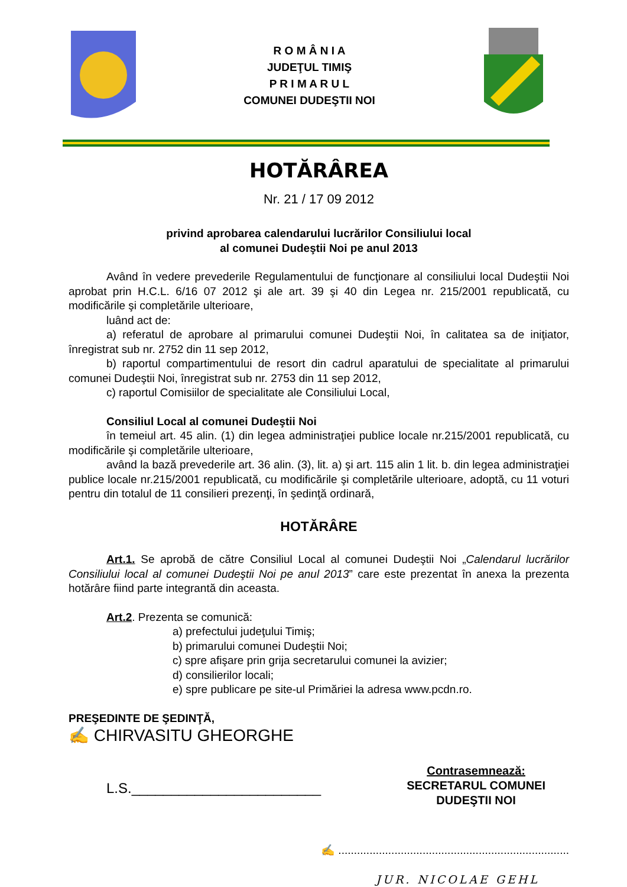R O M Â N I A
JUDEŢUL TIMIŞ
P R I M A R U L
COMUNEI DUDEŞTII NOI
HOTĂRÂREA
Nr. 21 / 17 09 2012
privind aprobarea calendarului lucrărilor Consiliului local
al comunei Dudeştii Noi pe anul 2013
Având în vedere prevederile Regulamentului de funcţionare al consiliului local Dudeştii Noi aprobat prin H.C.L. 6/16 07 2012 şi ale art. 39 şi 40 din Legea nr. 215/2001 republicată, cu modificările şi completările ulterioare,
luând act de:
a) referatul de aprobare al primarului comunei Dudeştii Noi, în calitatea sa de iniţiator, înregistrat sub nr. 2752 din 11 sep 2012,
b) raportul compartimentului de resort din cadrul aparatului de specialitate al primarului comunei Dudeştii Noi, înregistrat sub nr. 2753 din 11 sep 2012,
c) raportul Comisiilor de specialitate ale Consiliului Local,
Consiliul Local al comunei Dudeştii Noi
în temeiul art. 45 alin. (1) din legea administraţiei publice locale nr.215/2001 republicată, cu modificările şi completările ulterioare,
având la bază prevederile art. 36 alin. (3), lit. a) şi art. 115 alin 1 lit. b. din legea administraţiei publice locale nr.215/2001 republicată, cu modificările şi completările ulterioare, adoptă, cu 11 voturi pentru din totalul de 11 consilieri prezenţi, în şedinţă ordinară,
HOTĂRÂRE
Art.1. Se aprobă de către Consiliul Local al comunei Dudeştii Noi „Calendarul lucrărilor Consiliului local al comunei Dudeştii Noi pe anul 2013” care este prezentat în anexa la prezenta hotărâre fiind parte integrantă din aceasta.
Art.2. Prezenta se comunică:
a) prefectului judeţului Timiş;
b) primarului comunei Dudeştii Noi;
c) spre afişare prin grija secretarului comunei la avizier;
d) consilierilor locali;
e) spre publicare pe site-ul Primăriei la adresa www.pcdn.ro.
PREŞEDINTE DE ŞEDINŢĂ,
✍ CHIRVASITU GHEORGHE
L.S.________________________
Contrasemnează:
SECRETARUL COMUNEI
DUDEŞTII NOI
✍ ..........................................................................
JUR. NICOLAE GEHL